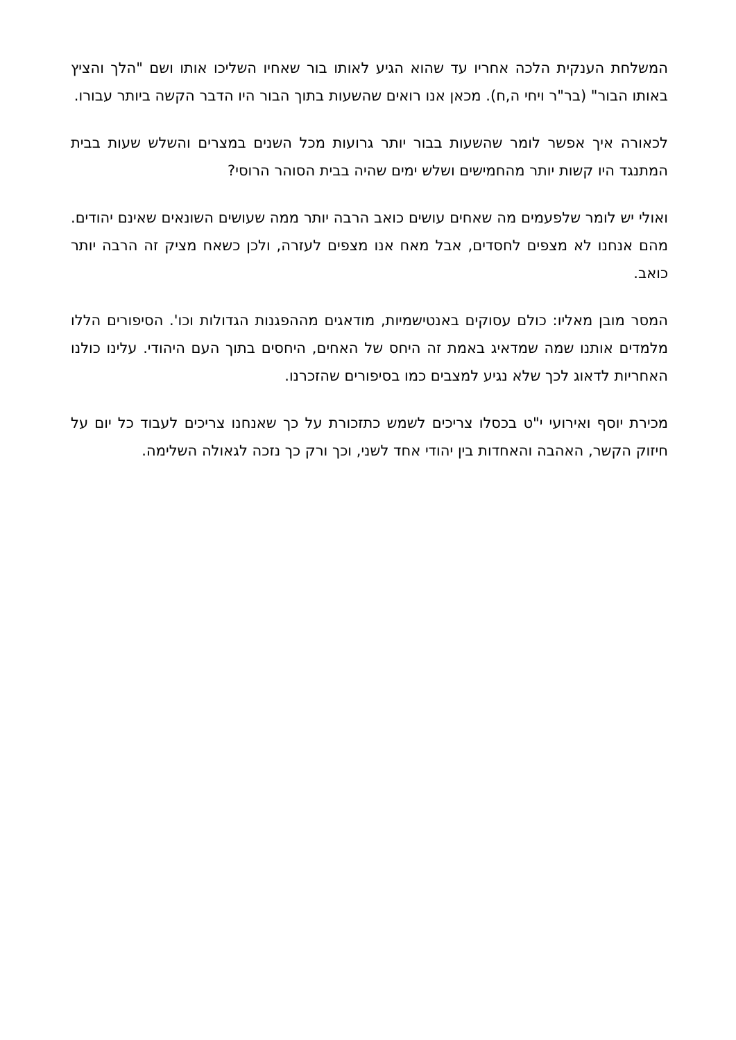המשלחת הענקית הלכה אחריו עד שהוא הגיע לאותו בור שאחיו השליכו אותו ושם "הלך והציץ באותו הבור" (בר"ר ויחי ה,ח). מכאן אנו רואים שהשעות בתוך הבור היו הדבר הקשה ביותר עבורו.
לכאורה איך אפשר לומר שהשעות בבור יותר גרועות מכל השנים במצרים והשלש שעות בבית המתנגד היו קשות יותר מהחמישים ושלש ימים שהיה בבית הסוהר הרוסי?
ואולי יש לומר שלפעמים מה שאחים עושים כואב הרבה יותר ממה שעושים השונאים שאינם יהודים. מהם אנחנו לא מצפים לחסדים, אבל מאח אנו מצפים לעזרה, ולכן כשאח מציק זה הרבה יותר כואב.
המסר מובן מאליו: כולם עסוקים באנטישמיות, מודאגים מההפגנות הגדולות וכו'. הסיפורים הללו מלמדים אותנו שמה שמדאיג באמת זה היחס של האחים, היחסים בתוך העם היהודי. עלינו כולנו האחריות לדאוג לכך שלא נגיע למצבים כמו בסיפורים שהזכרנו.
מכירת יוסף ואירועי י"ט בכסלו צריכים לשמש כתזכורת על כך שאנחנו צריכים לעבוד כל יום על חיזוק הקשר, האהבה והאחדות בין יהודי אחד לשני, וכך ורק כך נזכה לגאולה השלימה.